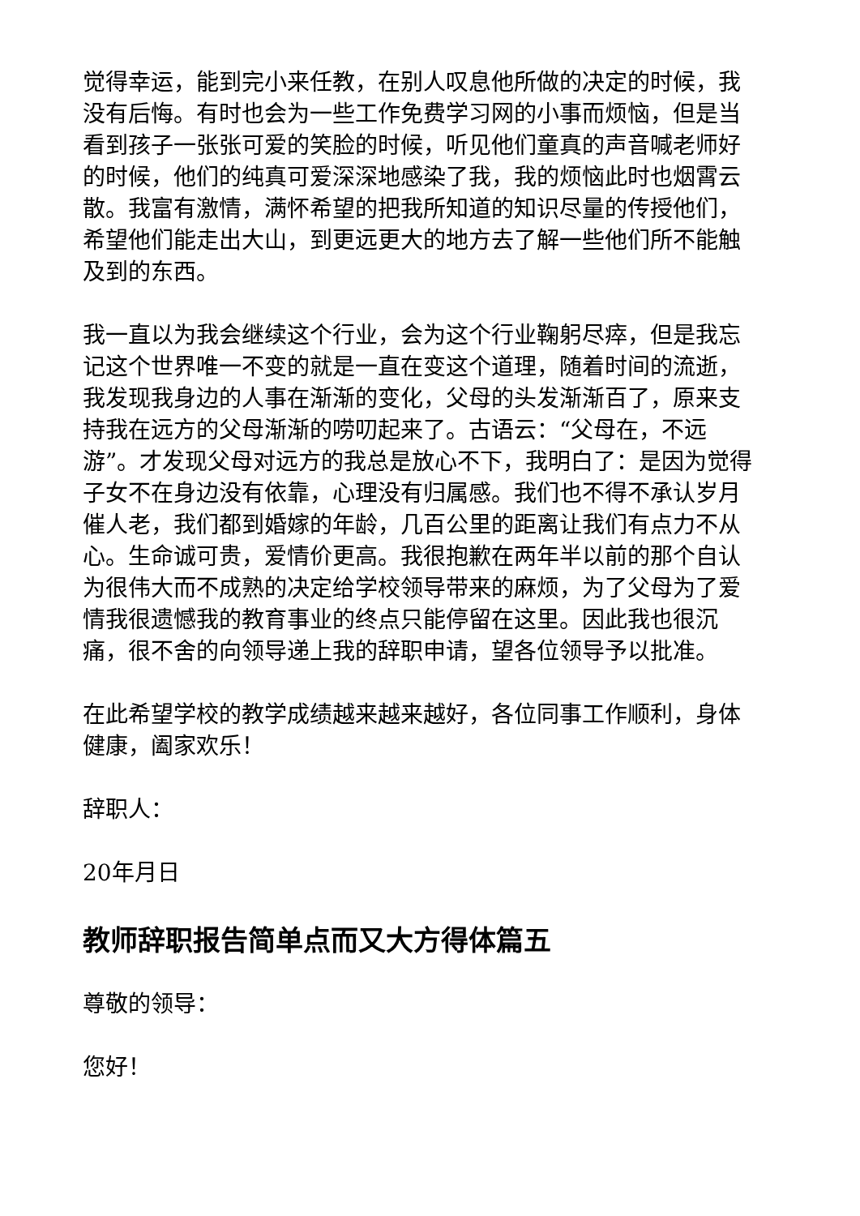觉得幸运，能到完小来任教，在别人叹息他所做的决定的时候，我没有后悔。有时也会为一些工作免费学习网的小事而烦恼，但是当看到孩子一张张可爱的笑脸的时候，听见他们童真的声音喊老师好的时候，他们的纯真可爱深深地感染了我，我的烦恼此时也烟霄云散。我富有激情，满怀希望的把我所知道的知识尽量的传授他们，希望他们能走出大山，到更远更大的地方去了解一些他们所不能触及到的东西。
我一直以为我会继续这个行业，会为这个行业鞠躬尽瘁，但是我忘记这个世界唯一不变的就是一直在变这个道理，随着时间的流逝，我发现我身边的人事在渐渐的变化，父母的头发渐渐百了，原来支持我在远方的父母渐渐的唠叨起来了。古语云：“父母在，不远游”。才发现父母对远方的我总是放心不下，我明白了：是因为觉得子女不在身边没有依靠，心理没有归属感。我们也不得不承认岁月催人老，我们都到婚嫁的年龄，几百公里的距离让我们有点力不从心。生命诚可贵，爱情价更高。我很抱歉在两年半以前的那个自认为很伟大而不成熟的决定给学校领导带来的麻烦，为了父母为了爱情我很遗憾我的教育事业的终点只能停留在这里。因此我也很沉痛，很不舍的向领导递上我的辞职申请，望各位领导予以批准。
在此希望学校的教学成绩越来越来越好，各位同事工作顺利，身体健康，阖家欢乐！
辞职人：
20年月日
教师辞职报告简单点而又大方得体篇五
尊敬的领导：
您好！